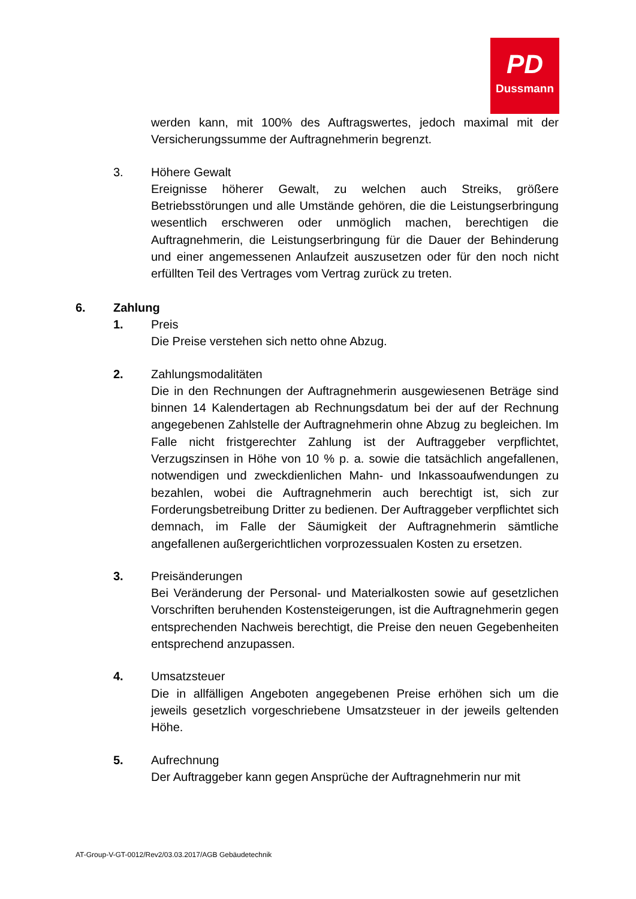PD
Dussmann
werden kann, mit 100% des Auftragswertes, jedoch maximal mit der Versicherungssumme der Auftragnehmerin begrenzt.
3. Höhere Gewalt
Ereignisse höherer Gewalt, zu welchen auch Streiks, größere Betriebsstörungen und alle Umstände gehören, die die Leistungserbringung wesentlich erschweren oder unmöglich machen, berechtigen die Auftragnehmerin, die Leistungserbringung für die Dauer der Behinderung und einer angemessenen Anlaufzeit auszusetzen oder für den noch nicht erfüllten Teil des Vertrages vom Vertrag zurück zu treten.
6. Zahlung
1. Preis
Die Preise verstehen sich netto ohne Abzug.
2. Zahlungsmodalitäten
Die in den Rechnungen der Auftragnehmerin ausgewiesenen Beträge sind binnen 14 Kalendertagen ab Rechnungsdatum bei der auf der Rechnung angegebenen Zahlstelle der Auftragnehmerin ohne Abzug zu begleichen. Im Falle nicht fristgerechter Zahlung ist der Auftraggeber verpflichtet, Verzugszinsen in Höhe von 10 % p. a. sowie die tatsächlich angefallenen, notwendigen und zweckdienlichen Mahn- und Inkassoaufwendungen zu bezahlen, wobei die Auftragnehmerin auch berechtigt ist, sich zur Forderungsbetreibung Dritter zu bedienen. Der Auftraggeber verpflichtet sich demnach, im Falle der Säumigkeit der Auftragnehmerin sämtliche angefallenen außergerichtlichen vorprozessualen Kosten zu ersetzen.
3. Preisänderungen
Bei Veränderung der Personal- und Materialkosten sowie auf gesetzlichen Vorschriften beruhenden Kostensteigerungen, ist die Auftragnehmerin gegen entsprechenden Nachweis berechtigt, die Preise den neuen Gegebenheiten entsprechend anzupassen.
4. Umsatzsteuer
Die in allfälligen Angeboten angegebenen Preise erhöhen sich um die jeweils gesetzlich vorgeschriebene Umsatzsteuer in der jeweils geltenden Höhe.
5. Aufrechnung
Der Auftraggeber kann gegen Ansprüche der Auftragnehmerin nur mit
AT-Group-V-GT-0012/Rev2/03.03.2017/AGB Gebäudetechnik